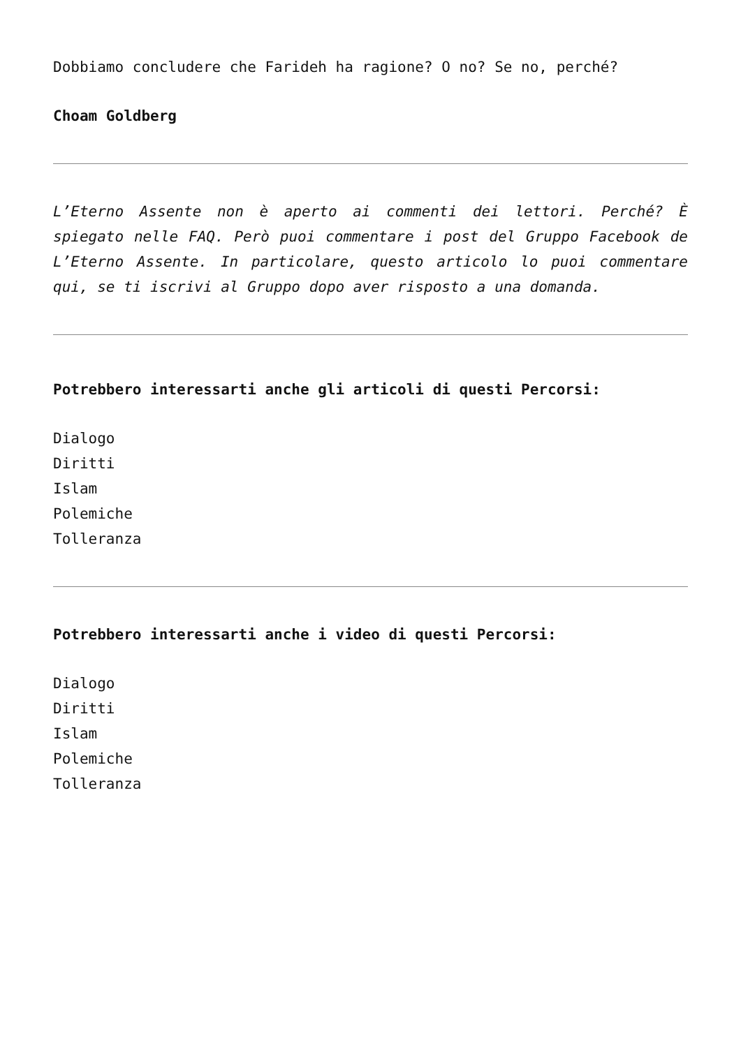Dobbiamo concludere che Farideh ha ragione? O no? Se no, perché?
Choam Goldberg
L’Eterno Assente non è aperto ai commenti dei lettori. Perché? È spiegato nelle FAQ. Però puoi commentare i post del Gruppo Facebook de L’Eterno Assente. In particolare, questo articolo lo puoi commentare qui, se ti iscrivi al Gruppo dopo aver risposto a una domanda.
Potrebbero interessarti anche gli articoli di questi Percorsi:
Dialogo
Diritti
Islam
Polemiche
Tolleranza
Potrebbero interessarti anche i video di questi Percorsi:
Dialogo
Diritti
Islam
Polemiche
Tolleranza